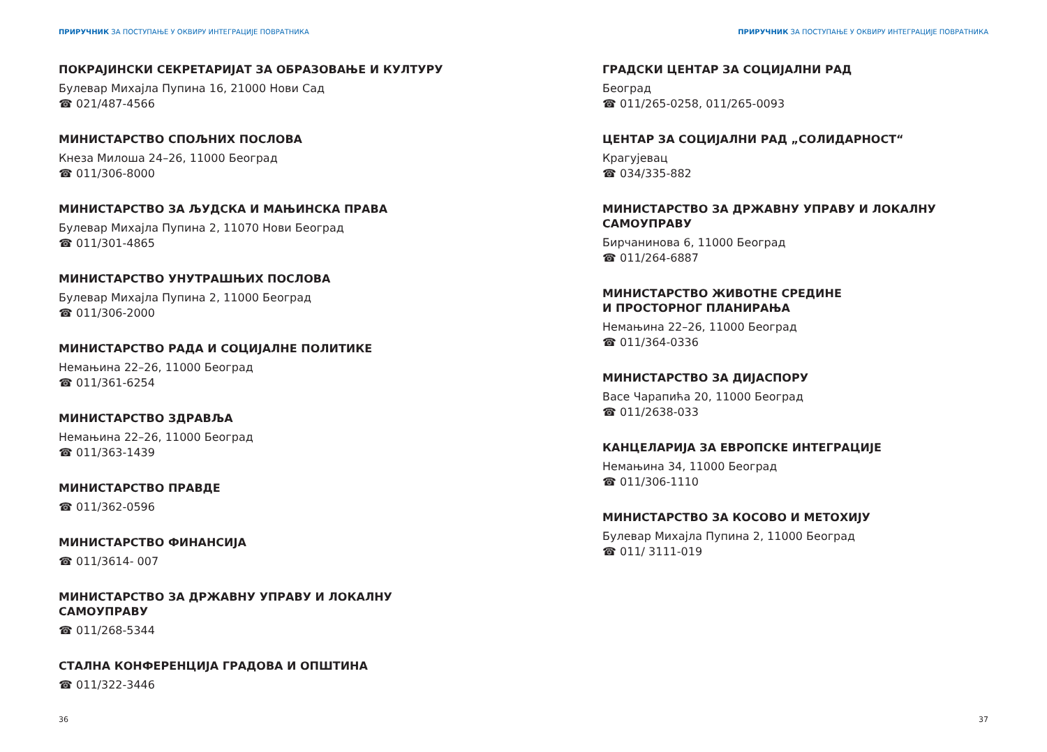ПРИРУЧНИК ЗА ПОСТУПАЊЕ У ОКВИРУ ИНТЕГРАЦИЈЕ ПОВРАТНИКА
ПОКРАЈИНСКИ СЕКРЕТАРИЈАТ ЗА ОБРАЗОВАЊЕ И КУЛТУРУ
Булевар Михајла Пупина 16, 21000 Нови Сад
☎ 021/487-4566
МИНИСТАРСТВО СПОЉНИХ ПОСЛОВА
Кнеза Милоша 24–26, 11000 Београд
☎ 011/306-8000
МИНИСТАРСТВО ЗА ЉУДСКА И МАЊИНСКА ПРАВА
Булевар Михајла Пупина 2, 11070 Нови Београд
☎ 011/301-4865
МИНИСТАРСТВО УНУТРАШЊИХ ПОСЛОВА
Булевар Михајла Пупина 2, 11000 Београд
☎ 011/306-2000
МИНИСТАРСТВО РАДА И СОЦИЈАЛНЕ ПОЛИТИКЕ
Немањина 22–26, 11000 Београд
☎ 011/361-6254
МИНИСТАРСТВО ЗДРАВЉА
Немањина 22–26, 11000 Београд
☎ 011/363-1439
МИНИСТАРСТВО ПРАВДЕ
☎ 011/362-0596
МИНИСТАРСТВО ФИНАНСИЈА
☎ 011/3614- 007
МИНИСТАРСТВО ЗА ДРЖАВНУ УПРАВУ И ЛОКАЛНУ САМОУПРАВУ
☎ 011/268-5344
СТАЛНА КОНФЕРЕНЦИЈА ГРАДОВА И ОПШТИНА
☎ 011/322-3446
36
ПРИРУЧНИК ЗА ПОСТУПАЊЕ У ОКВИРУ ИНТЕГРАЦИЈЕ ПОВРАТНИКА
ГРАДСКИ ЦЕНТАР ЗА СОЦИЈАЛНИ РАД
Београд
☎ 011/265-0258, 011/265-0093
ЦЕНТАР ЗА СОЦИЈАЛНИ РАД „СОЛИДАРНОСТ“
Крагујевац
☎ 034/335-882
МИНИСТАРСТВО ЗА ДРЖАВНУ УПРАВУ И ЛОКАЛНУ САМОУПРАВУ
Бирчанинова 6, 11000 Београд
☎ 011/264-6887
МИНИСТАРСТВО ЖИВОТНЕ СРЕДИНЕ
И ПРОСТОРНОГ ПЛАНИРАЊА
Немањина 22–26, 11000 Београд
☎ 011/364-0336
МИНИСТАРСТВО ЗА ДИЈАСПОРУ
Васе Чарапића 20, 11000 Београд
☎ 011/2638-033
КАНЦЕЛАРИЈА ЗА ЕВРОПСКЕ ИНТЕГРАЦИЈЕ
Немањина 34, 11000 Београд
☎ 011/306-1110
МИНИСТАРСТВО ЗА КОСОВО И МЕТОХИЈУ
Булевар Михајла Пупина 2, 11000 Београд
☎ 011/ 3111-019
37